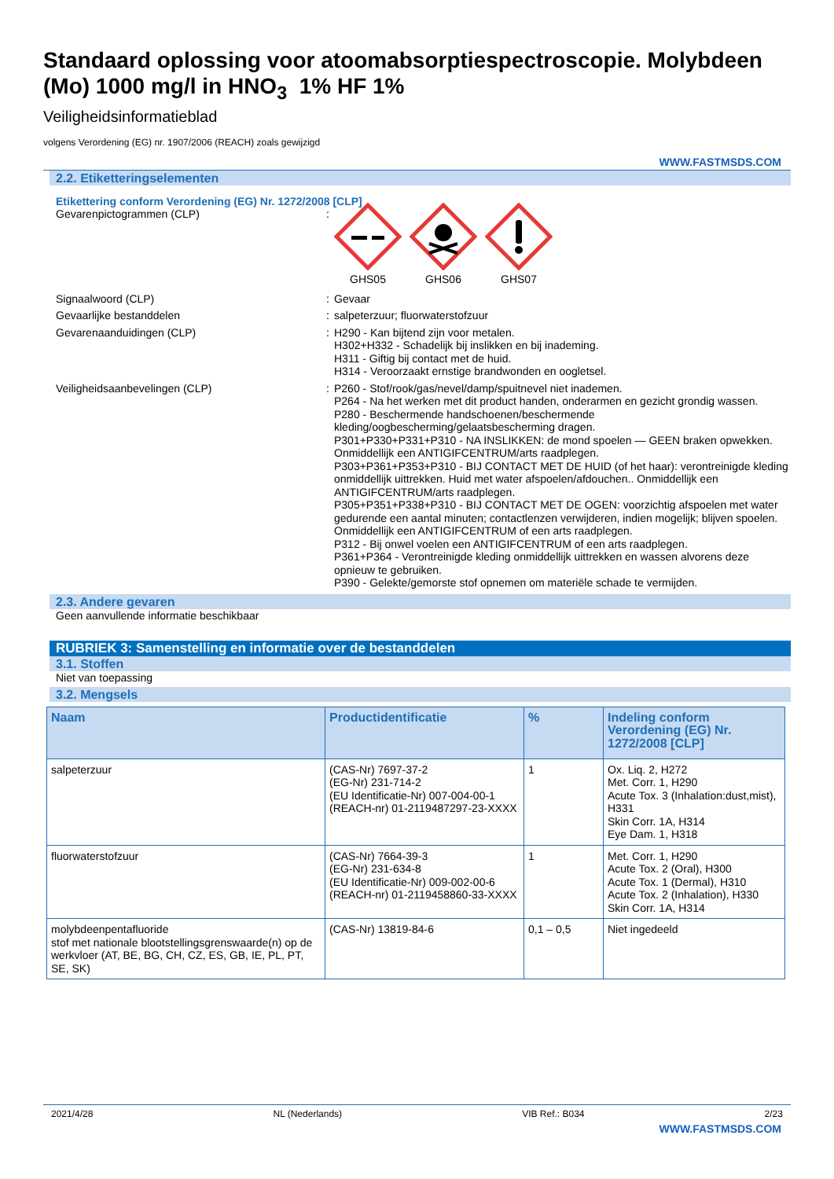Standaard oplossing voor atoomabsorptiespectroscopie. Molybdeen (Mo) 1000 mg/l in HNO<sub>3</sub> 1% HF 1%
Veiligheidsinformatieblad
volgens Verordening (EG) nr. 1907/2006 (REACH) zoals gewijzigd
WWW.FASTMSDS.COM
2.2. Etiketteringselementen
Etikettering conform Verordening (EG) Nr. 1272/2008 [CLP]
Gevarenpictogrammen (CLP) :
GHS05 GHS06 GHS07
Signaalwoord (CLP) : Gevaar
Gevaarlijke bestanddelen : salpeterzuur; fluorwaterstofzuur
Gevarenaanduidingen (CLP) : H290 - Kan bijtend zijn voor metalen.
H302+H332 - Schadelijk bij inslikken en bij inademing.
H311 - Giftig bij contact met de huid.
H314 - Veroorzaakt ernstige brandwonden en oogletsel.
Veiligheidsaanbevelingen (CLP) : P260 - Stof/rook/gas/nevel/damp/spuitnevel niet inademen.
P264 - Na het werken met dit product handen, onderarmen en gezicht grondig wassen.
P280 - Beschermende handschoenen/beschermende kleding/oogbescherming/gelaatsbescherming dragen.
P301+P330+P331+P310 - NA INSLIKKEN: de mond spoelen — GEEN braken opwekken. Onmiddellijk een ANTIGIFCENTRUM/arts raadplegen.
P303+P361+P353+P310 - BIJ CONTACT MET DE HUID (of het haar): verontreinigde kleding onmiddellijk uittrekken. Huid met water afspoelen/afdouchen.. Onmiddellijk een ANTIGIFCENTRUM/arts raadplegen.
P305+P351+P338+P310 - BIJ CONTACT MET DE OGEN: voorzichtig afspoelen met water gedurende een aantal minuten; contactlenzen verwijderen, indien mogelijk; blijven spoelen. Onmiddellijk een ANTIGIFCENTRUM of een arts raadplegen.
P312 - Bij onwel voelen een ANTIGIFCENTRUM of een arts raadplegen.
P361+P364 - Verontreinigde kleding onmiddellijk uittrekken en wassen alvorens deze opnieuw te gebruiken.
P390 - Gelekte/gemorste stof opnemen om materiële schade te vermijden.
2.3. Andere gevaren
Geen aanvullende informatie beschikbaar
RUBRIEK 3: Samenstelling en informatie over de bestanddelen
3.1. Stoffen
Niet van toepassing
3.2. Mengsels
| Naam | Productidentificatie | % | Indeling conform Verordening (EG) Nr. 1272/2008 [CLP] |
| --- | --- | --- | --- |
| salpeterzuur | (CAS-Nr) 7697-37-2 (EG-Nr) 231-714-2 (EU Identificatie-Nr) 007-004-00-1 (REACH-nr) 01-2119487297-23-XXXX | 1 | Ox. Liq. 2, H272 Met. Corr. 1, H290 Acute Tox. 3 (Inhalation:dust,mist), H331 Skin Corr. 1A, H314 Eye Dam. 1, H318 |
| fluorwaterstofzuur | (CAS-Nr) 7664-39-3 (EG-Nr) 231-634-8 (EU Identificatie-Nr) 009-002-00-6 (REACH-nr) 01-2119458860-33-XXXX | 1 | Met. Corr. 1, H290 Acute Tox. 2 (Oral), H300 Acute Tox. 1 (Dermal), H310 Acute Tox. 2 (Inhalation), H330 Skin Corr. 1A, H314 |
| molybdeenpentafluoride stof met nationale blootstellingsgrenswaarde(n) op de werkvloer (AT, BE, BG, CH, CZ, ES, GB, IE, PL, PT, SE, SK) | (CAS-Nr) 13819-84-6 | 0,1 – 0,5 | Niet ingedeeld |
2021/4/28 NL (Nederlands) VIB Ref.: B034 2/23
WWW.FASTMSDS.COM